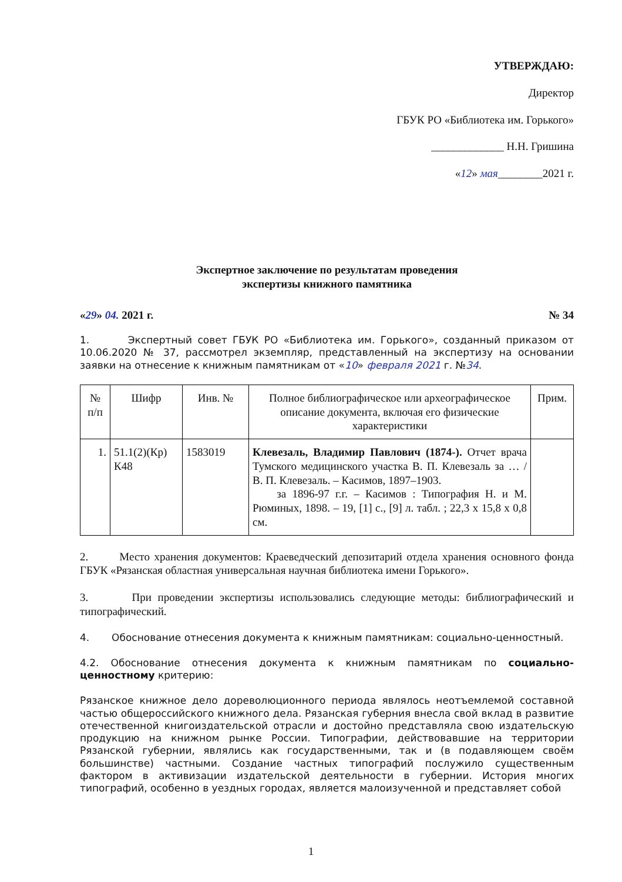УТВЕРЖДАЮ:
Директор
ГБУК РО «Библиотека им. Горького»
_____________ Н.Н. Гришина
«12» мая________2021 г.
Экспертное заключение по результатам проведения
экспертизы книжного памятника
«29» 04. 2021 г. № 34
1. Экспертный совет ГБУК РО «Библиотека им. Горького», созданный приказом от 10.06.2020 № 37, рассмотрел экземпляр, представленный на экспертизу на основании заявки на отнесение к книжным памятникам от «10» февраля 2021 г. №34.
| № п/п | Шифр | Инв. № | Полное библиографическое или археографическое описание документа, включая его физические характеристики | Прим. |
| --- | --- | --- | --- | --- |
| 1. | 51.1(2)(Кр) К48 | 1583019 | Клевезаль, Владимир Павлович (1874-). Отчет врача Тумского медицинского участка В. П. Клевезаль за … / В. П. Клевезаль. – Касимов, 1897–1903. за 1896-97 г.г. – Касимов : Типография Н. и М. Рюминых, 1898. – 19, [1] с., [9] л. табл. ; 22,3 х 15,8 х 0,8 см. | |
2. Место хранения документов: Краеведческий депозитарий отдела хранения основного фонда ГБУК «Рязанская областная универсальная научная библиотека имени Горького».
3. При проведении экспертизы использовались следующие методы: библиографический и типографический.
4. Обоснование отнесения документа к книжным памятникам: социально-ценностный.
4.2. Обоснование отнесения документа к книжным памятникам по социально-ценностному критерию:
Рязанское книжное дело дореволюционного периода являлось неотъемлемой составной частью общероссийского книжного дела. Рязанская губерния внесла свой вклад в развитие отечественной книгоиздательской отрасли и достойно представляла свою издательскую продукцию на книжном рынке России. Типографии, действовавшие на территории Рязанской губернии, являлись как государственными, так и (в подавляющем своём большинстве) частными. Создание частных типографий послужило существенным фактором в активизации издательской деятельности в губернии. История многих типографий, особенно в уездных городах, является малоизученной и представляет собой
1